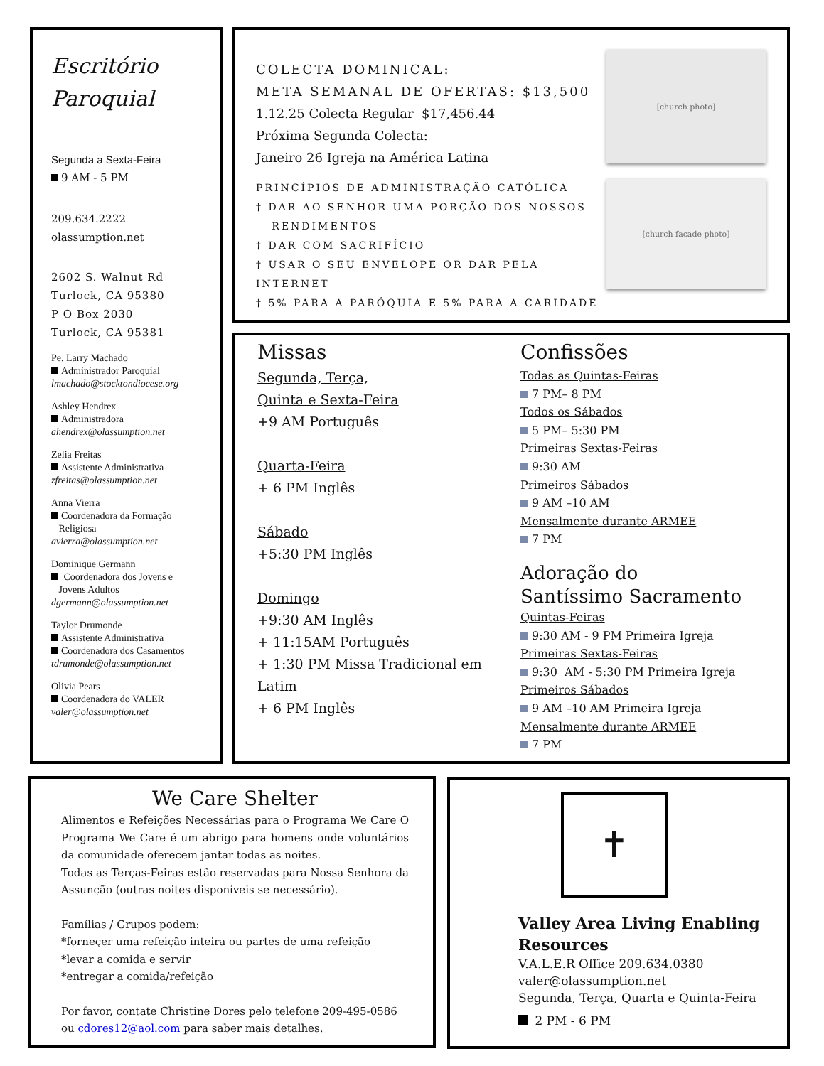Escritório
Paroquial
Segunda a Sexta-Feira
9 AM - 5 PM
209.634.2222
olassumption.net
2602 S. Walnut Rd
Turlock, CA 95380
P O Box 2030
Turlock, CA 95381
Pe. Larry Machado
Administrador Paroquial
lmachado@stocktondiocese.org
Ashley Hendrex
Administradora
ahendrex@olassumption.net
Zelia Freitas
Assistente Administrativa
zfreitas@olassumption.net
Anna Vierra
Coordenadora da Formação
Religiosa
avierra@olassumption.net
Dominique Germann
Coordenadora dos Jovens e
Jovens Adultos
dgermann@olassumption.net
Taylor Drumonde
Assistente Administrativa
Coordenadora dos Casamentos
tdrumonde@olassumption.net
Olivia Pears
Coordenadora do VALER
valer@olassumption.net
[church photo]
[church facade photo]
COLECTA DOMINICAL:
META SEMANAL DE OFERTAS: $13,500
1.12.25 Colecta Regular $17,456.44
Próxima Segunda Colecta:
Janeiro 26 Igreja na América Latina
PRINCÍPIOS DE ADMINISTRAÇÃO CATÓLICA
† DAR AO SENHOR UMA PORÇÃO DOS NOSSOS
RENDIMENTOS
† DAR COM SACRIFÍCIO
† USAR O SEU ENVELOPE OR DAR PELA INTERNET
† 5% PARA A PARÓQUIA E 5% PARA A CARIDADE
Missas
Segunda, Terça,
Quinta e Sexta-Feira
+9 AM Português
Quarta-Feira
+ 6 PM Inglês
Sábado
+5:30 PM Inglês
Domingo
+9:30 AM Inglês
+ 11:15AM Português
+ 1:30 PM Missa Tradicional em Latim
+ 6 PM Inglês
Confissões
Todas as Quintas-Feiras
7 PM– 8 PM
Todos os Sábados
5 PM– 5:30 PM
Primeiras Sextas-Feiras
9:30 AM
Primeiros Sábados
9 AM –10 AM
Mensalmente durante ARMEE
7 PM
Adoração do
Santíssimo Sacramento
Quintas-Feiras
9:30 AM - 9 PM Primeira Igreja
Primeiras Sextas-Feiras
9:30 AM - 5:30 PM Primeira Igreja
Primeiros Sábados
9 AM –10 AM Primeira Igreja
Mensalmente durante ARMEE
7 PM
We Care Shelter
Alimentos e Refeições Necessárias para o Programa We Care O Programa We Care é um abrigo para homens onde voluntários da comunidade oferecem jantar todas as noites.
Todas as Terças-Feiras estão reservadas para Nossa Senhora da Assunção (outras noites disponíveis se necessário).
Famílias / Grupos podem:
*forneçer uma refeição inteira ou partes de uma refeição
*levar a comida e servir
*entregar a comida/refeição
Por favor, contate Christine Dores pelo telefone 209-495-0586
ou cdores12@aol.com para saber mais detalhes.
✝
Valley Area Living Enabling Resources
V.A.L.E.R Office 209.634.0380
valer@olassumption.net
Segunda, Terça, Quarta e Quinta-Feira
2 PM - 6 PM